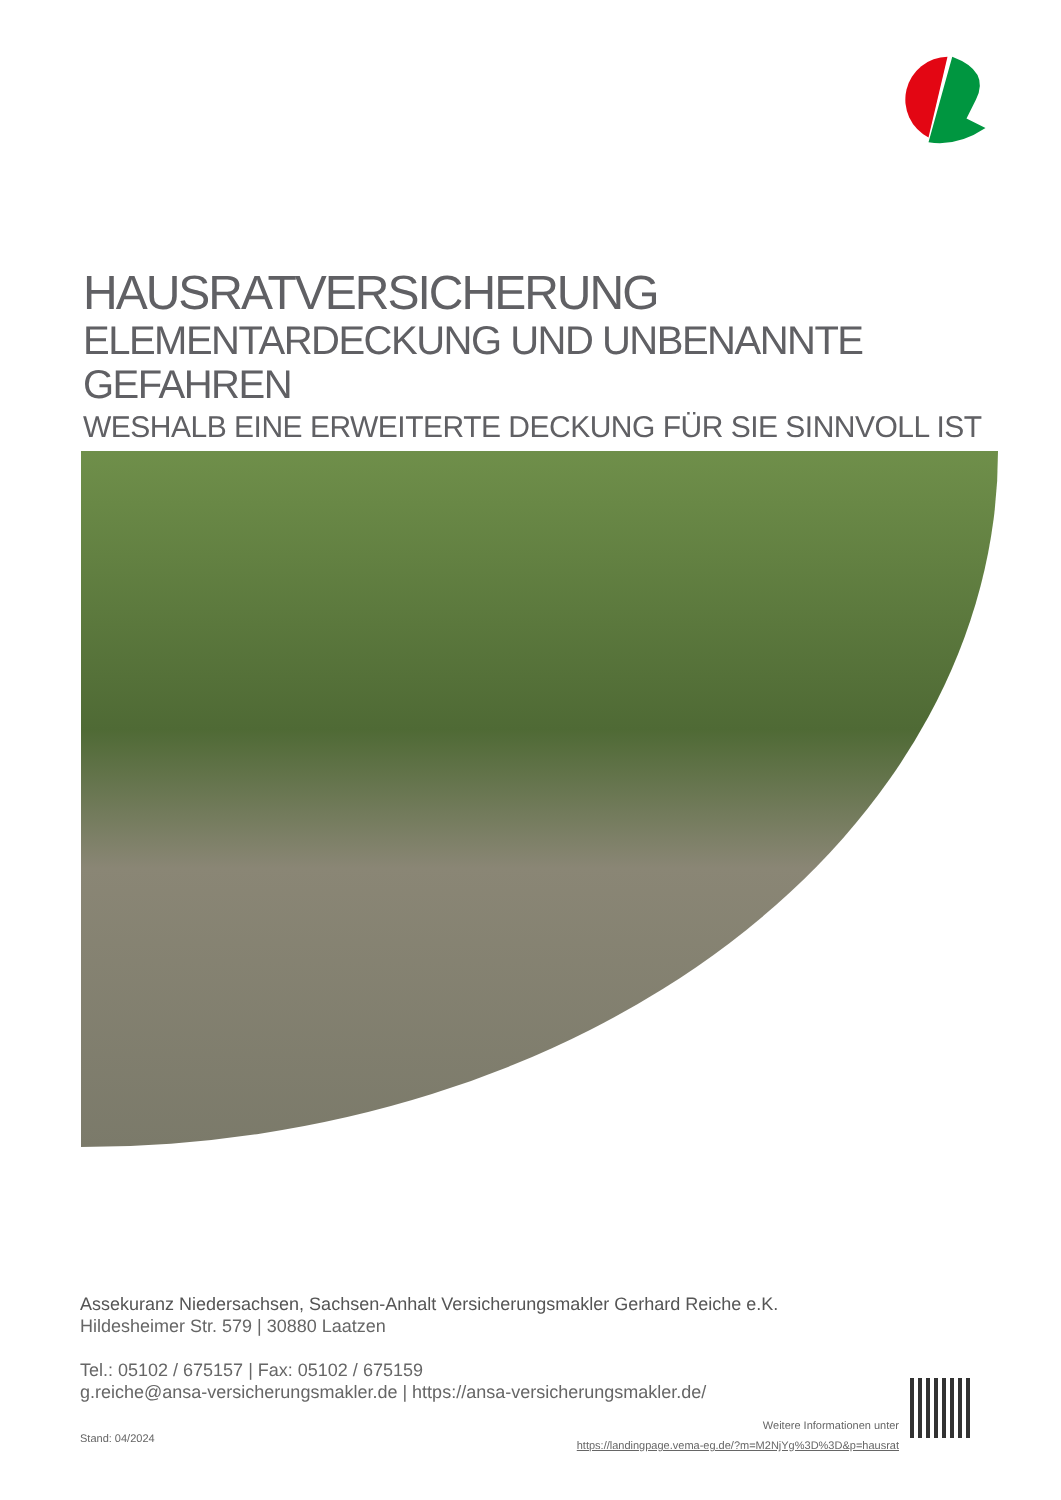HAUSRATVERSICHERUNG
ELEMENTARDECKUNG UND UNBENANNTE GEFAHREN
WESHALB EINE ERWEITERTE DECKUNG FÜR SIE SINNVOLL IST
Assekuranz Niedersachsen, Sachsen-Anhalt Versicherungsmakler Gerhard Reiche e.K.
Hildesheimer Str. 579 | 30880 Laatzen
Tel.: 05102 / 675157 | Fax: 05102 / 675159
g.reiche@ansa-versicherungsmakler.de | https://ansa-versicherungsmakler.de/
Stand: 04/2024
Weitere Informationen unter
https://landingpage.vema-eg.de/?m=M2NjYg%3D%3D&p=hausrat